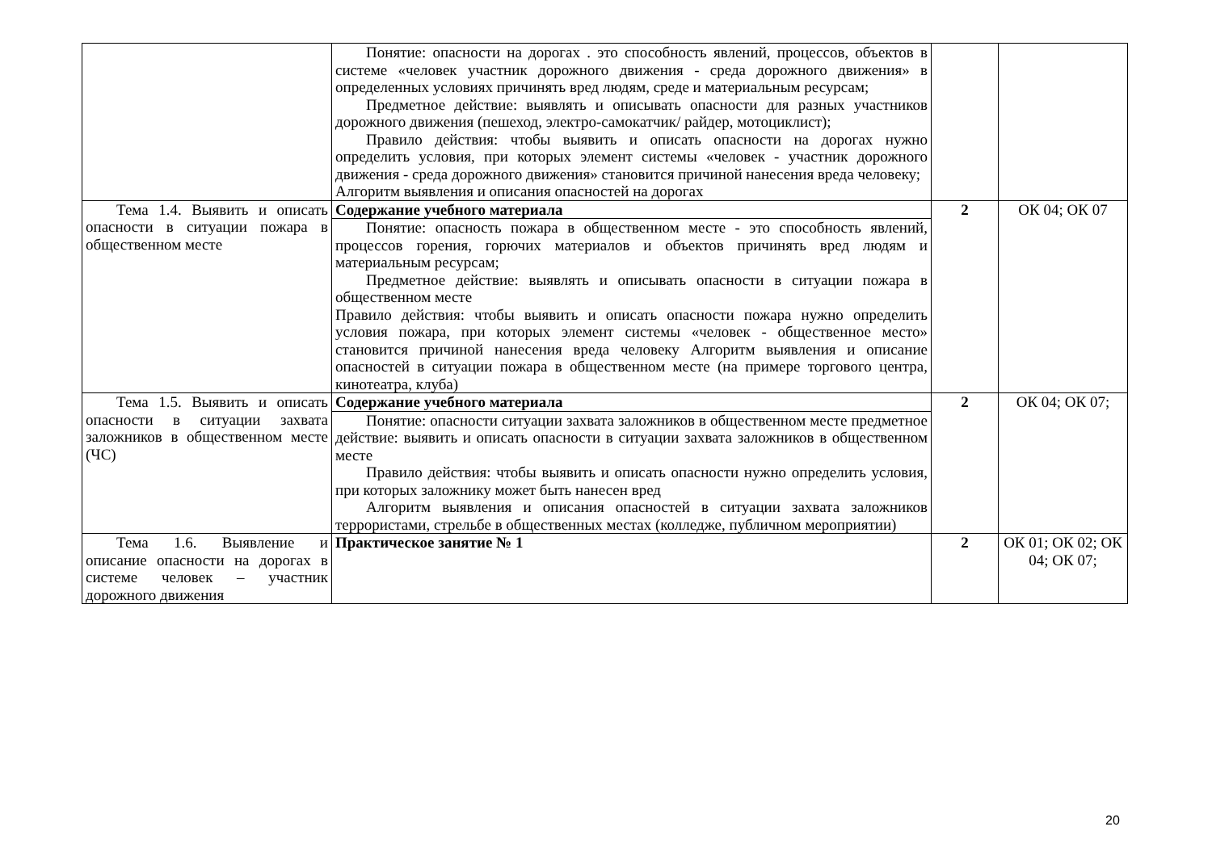| | Понятие: опасности на дорогах . это способность явлений, процессов, объектов в системе «человек участник дорожного движения - среда дорожного движения» в определенных условиях причинять вред людям, среде и материальным ресурсам; Предметное действие: выявлять и описывать опасности для разных участников дорожного движения (пешеход, электро-самокатчик/ райдер, мотоциклист); Правило действия: чтобы выявить и описать опасности на дорогах нужно определить условия, при которых элемент системы «человек - участник дорожного движения - среда дорожного движения» становится причиной нанесения вреда человеку; Алгоритм выявления и описания опасностей на дорогах | | |
| Тема 1.4. Выявить и описать опасности в ситуации пожара в общественном месте | Содержание учебного материала | 2 | ОК 04; ОК 07 |
| | Понятие: опасность пожара в общественном месте - это способность явлений, процессов горения, горючих материалов и объектов причинять вред людям и материальным ресурсам; Предметное действие: выявлять и описывать опасности в ситуации пожара в общественном месте Правило действия: чтобы выявить и описать опасности пожара нужно определить условия пожара, при которых элемент системы «человек - общественное место» становится причиной нанесения вреда человеку Алгоритм выявления и описание опасностей в ситуации пожара в общественном месте (на примере торгового центра, кинотеатра, клуба) | | |
| Тема 1.5. Выявить и описать опасности в ситуации захвата заложников в общественном месте (ЧС) | Содержание учебного материала | 2 | ОК 04; ОК 07; |
| | Понятие: опасности ситуации захвата заложников в общественном месте предметное действие: выявить и описать опасности в ситуации захвата заложников в общественном месте Правило действия: чтобы выявить и описать опасности нужно определить условия, при которых заложнику может быть нанесен вред Алгоритм выявления и описания опасностей в ситуации захвата заложников террористами, стрельбе в общественных местах (колледже, публичном мероприятии) | | |
| Тема 1.6. Выявление и описание опасности на дорогах в системе человек – участник дорожного движения | Практическое занятие № 1 | 2 | ОК 01; ОК 02; ОК 04; ОК 07; |
20